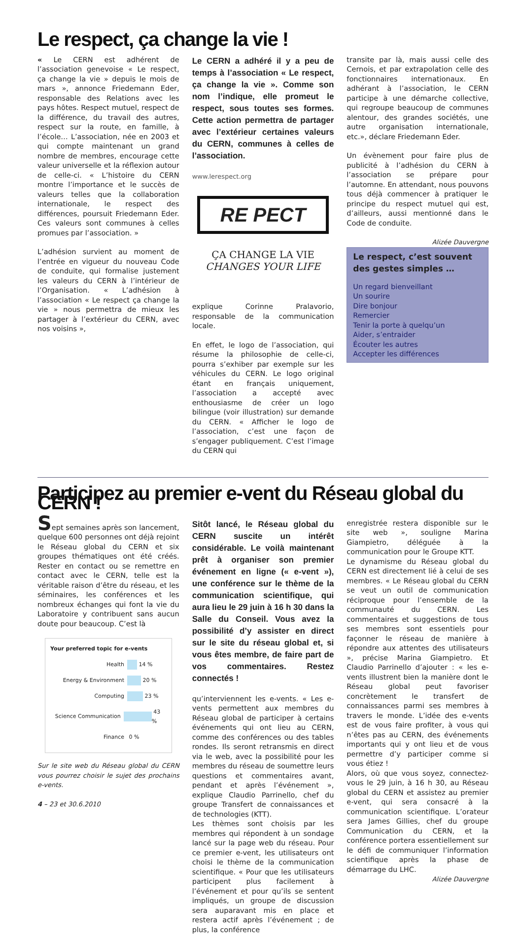Le respect, ça change la vie !
« Le CERN est adhérent de l’association genevoise « Le respect, ça change la vie » depuis le mois de mars », annonce Friedemann Eder, responsable des Relations avec les pays hôtes. Respect mutuel, respect de la différence, du travail des autres, respect sur la route, en famille, à l’école… L’association, née en 2003 et qui compte maintenant un grand nombre de membres, encourage cette valeur universelle et la réflexion autour de celle-ci. « L’histoire du CERN montre l’importance et le succès de valeurs telles que la collaboration internationale, le respect des différences, poursuit Friedemann Eder. Ces valeurs sont communes à celles promues par l’association. »
L’adhésion survient au moment de l’entrée en vigueur du nouveau Code de conduite, qui formalise justement les valeurs du CERN à l’intérieur de l’Organisation. « L’adhésion à l’association « Le respect ça change la vie » nous permettra de mieux les partager à l’extérieur du CERN, avec nos voisins »,
Le CERN a adhéré il y a peu de temps à l’association « Le respect, ça change la vie ». Comme son nom l’indique, elle promeut le respect, sous toutes ses formes. Cette action permettra de partager avec l’extérieur certaines valeurs du CERN, communes à celles de l’association.
www.lerespect.org
RE PECT
ÇA CHANGE LA VIE
CHANGES YOUR LIFE
explique Corinne Pralavorio, responsable de la communication locale.
En effet, le logo de l’association, qui résume la philosophie de celle-ci, pourra s’exhiber par exemple sur les véhicules du CERN. Le logo original étant en français uniquement, l’association a accepté avec enthousiasme de créer un logo bilingue (voir illustration) sur demande du CERN. « Afficher le logo de l’association, c’est une façon de s’engager publiquement. C’est l’image du CERN qui
transite par là, mais aussi celle des Cernois, et par extrapolation celle des fonctionnaires internationaux. En adhérant à l’association, le CERN participe à une démarche collective, qui regroupe beaucoup de communes alentour, des grandes sociétés, une autre organisation internationale, etc.», déclare Friedemann Eder.
Un évènement pour faire plus de publicité à l’adhésion du CERN à l’association se prépare pour l’automne. En attendant, nous pouvons tous déjà commencer à pratiquer le principe du respect mutuel qui est, d’ailleurs, aussi mentionné dans le Code de conduite.
Alizée Dauvergne
Le respect, c’est souvent des gestes simples …
Un regard bienveillant
Un sourire
Dire bonjour
Remercier
Tenir la porte à quelqu’un
Aider, s’entraider
Écouter les autres
Accepter les différences
Participez au premier e-vent du Réseau global du CERN !
Sept semaines après son lancement, quelque 600 personnes ont déjà rejoint le Réseau global du CERN et six groupes thématiques ont été créés. Rester en contact ou se remettre en contact avec le CERN, telle est la véritable raison d’être du réseau, et les séminaires, les conférences et les nombreux échanges qui font la vie du Laboratoire y contribuent sans aucun doute pour beaucoup. C’est là
Your preferred topic for e-vents
Health 14 %
Energy & Environment 20 %
Computing 23 %
Science Communication 43 %
Finance 0 %
Sur le site web du Réseau global du CERN vous pourrez choisir le sujet des prochains e-vents.
4 – 23 et 30.6.2010
Sitôt lancé, le Réseau global du CERN suscite un intérêt considérable. Le voilà maintenant prêt à organiser son premier événement en ligne (« e-vent »), une conférence sur le thème de la communication scientifique, qui aura lieu le 29 juin à 16 h 30 dans la Salle du Conseil. Vous avez la possibilité d’y assister en direct sur le site du réseau global et, si vous êtes membre, de faire part de vos commentaires. Restez connectés !
qu’interviennent les e-vents. « Les e-vents permettent aux membres du Réseau global de participer à certains événements qui ont lieu au CERN, comme des conférences ou des tables rondes. Ils seront retransmis en direct via le web, avec la possibilité pour les membres du réseau de soumettre leurs questions et commentaires avant, pendant et après l’événement », explique Claudio Parrinello, chef du groupe Transfert de connaissances et de technologies (KTT).
Les thèmes sont choisis par les membres qui répondent à un sondage lancé sur la page web du réseau. Pour ce premier e-vent, les utilisateurs ont choisi le thème de la communication scientifique. « Pour que les utilisateurs participent plus facilement à l’événement et pour qu’ils se sentent impliqués, un groupe de discussion sera auparavant mis en place et restera actif après l’événement ; de plus, la conférence
enregistrée restera disponible sur le site web », souligne Marina Giampietro, déléguée à la communication pour le Groupe KTT.
Le dynamisme du Réseau global du CERN est directement lié à celui de ses membres. « Le Réseau global du CERN se veut un outil de communication réciproque pour l’ensemble de la communauté du CERN. Les commentaires et suggestions de tous ses membres sont essentiels pour façonner le réseau de manière à répondre aux attentes des utilisateurs », précise Marina Giampietro. Et Claudio Parrinello d’ajouter : « les e-vents illustrent bien la manière dont le Réseau global peut favoriser concrètement le transfert de connaissances parmi ses membres à travers le monde. L’idée des e-vents est de vous faire profiter, à vous qui n’êtes pas au CERN, des événements importants qui y ont lieu et de vous permettre d’y participer comme si vous étiez !
Alors, où que vous soyez, connectez-vous le 29 juin, à 16 h 30, au Réseau global du CERN et assistez au premier e-vent, qui sera consacré à la communication scientifique. L’orateur sera James Gillies, chef du groupe Communication du CERN, et la conférence portera essentiellement sur le défi de communiquer l’information scientifique après la phase de démarrage du LHC.
Alizée Dauvergne